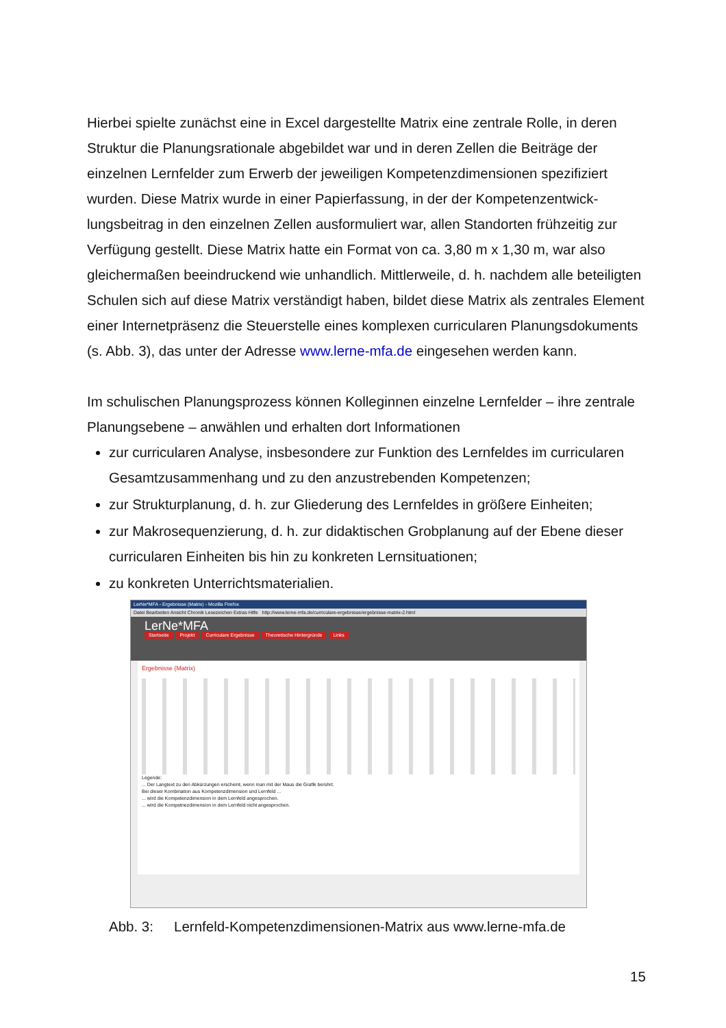Hierbei spielte zunächst eine in Excel dargestellte Matrix eine zentrale Rolle, in deren Struktur die Planungsrationale abgebildet war und in deren Zellen die Beiträge der einzelnen Lernfelder zum Erwerb der jeweiligen Kompetenzdimensionen spezifiziert wurden. Diese Matrix wurde in einer Papierfassung, in der der Kompetenzentwick­lungsbeitrag in den einzelnen Zellen ausformuliert war, allen Standorten frühzeitig zur Verfügung gestellt. Diese Matrix hatte ein Format von ca. 3,80 m x 1,30 m, war also gleichermaßen beeindruckend wie unhandlich. Mittlerweile, d. h. nachdem alle betei­ligten Schulen sich auf diese Matrix verständigt haben, bildet diese Matrix als zentra­les Element einer Internetpräsenz die Steuerstelle eines komplexen curricularen Pla­nungsdokuments (s. Abb. 3), das unter der Adresse www.lerne-mfa.de eingesehen werden kann.
Im schulischen Planungsprozess können Kolleginnen einzelne Lernfelder – ihre zent­rale Planungsebene – anwählen und erhalten dort Informationen
zur curricularen Analyse, insbesondere zur Funktion des Lernfeldes im curricula­ren Gesamtzusammenhang und zu den anzustrebenden Kompetenzen;
zur Strukturplanung, d. h. zur Gliederung des Lernfeldes in größere Einheiten;
zur Makrosequenzierung, d. h. zur didaktischen Grobplanung auf der Ebene die­ser curricularen Einheiten bis hin zu konkreten Lernsituationen;
zu konkreten Unterrichtsmaterialien.
LerNe*MFA - Ergebnisse (Matrix) - Mozilla Firefox
Datei Bearbeiten Ansicht Chronik Lesezeichen Extras Hilfe http://www.lerne-mfa.de/curriculare-ergebnisse/ergebnisse-matrix-2.html
LerNe*MFA
Startseite Projekt Curriculare Ergebnisse Theoretische Hintergründe Links
Ergebnisse (Matrix)
Legende:
... Der Langtext zu den Abkürzungen erscheint, wenn man mit der Maus die Grafik berührt.
Bei dieser Kombination aus Kompetenzdimension und Lernfeld ...
... wird die Kompetenzdimension in dem Lernfeld angesprochen.
... wird die Kompetnezdimension in dem Lernfeld nicht angesprochen.
Abb. 3: Lernfeld-Kompetenzdimensionen-Matrix aus www.lerne-mfa.de
15